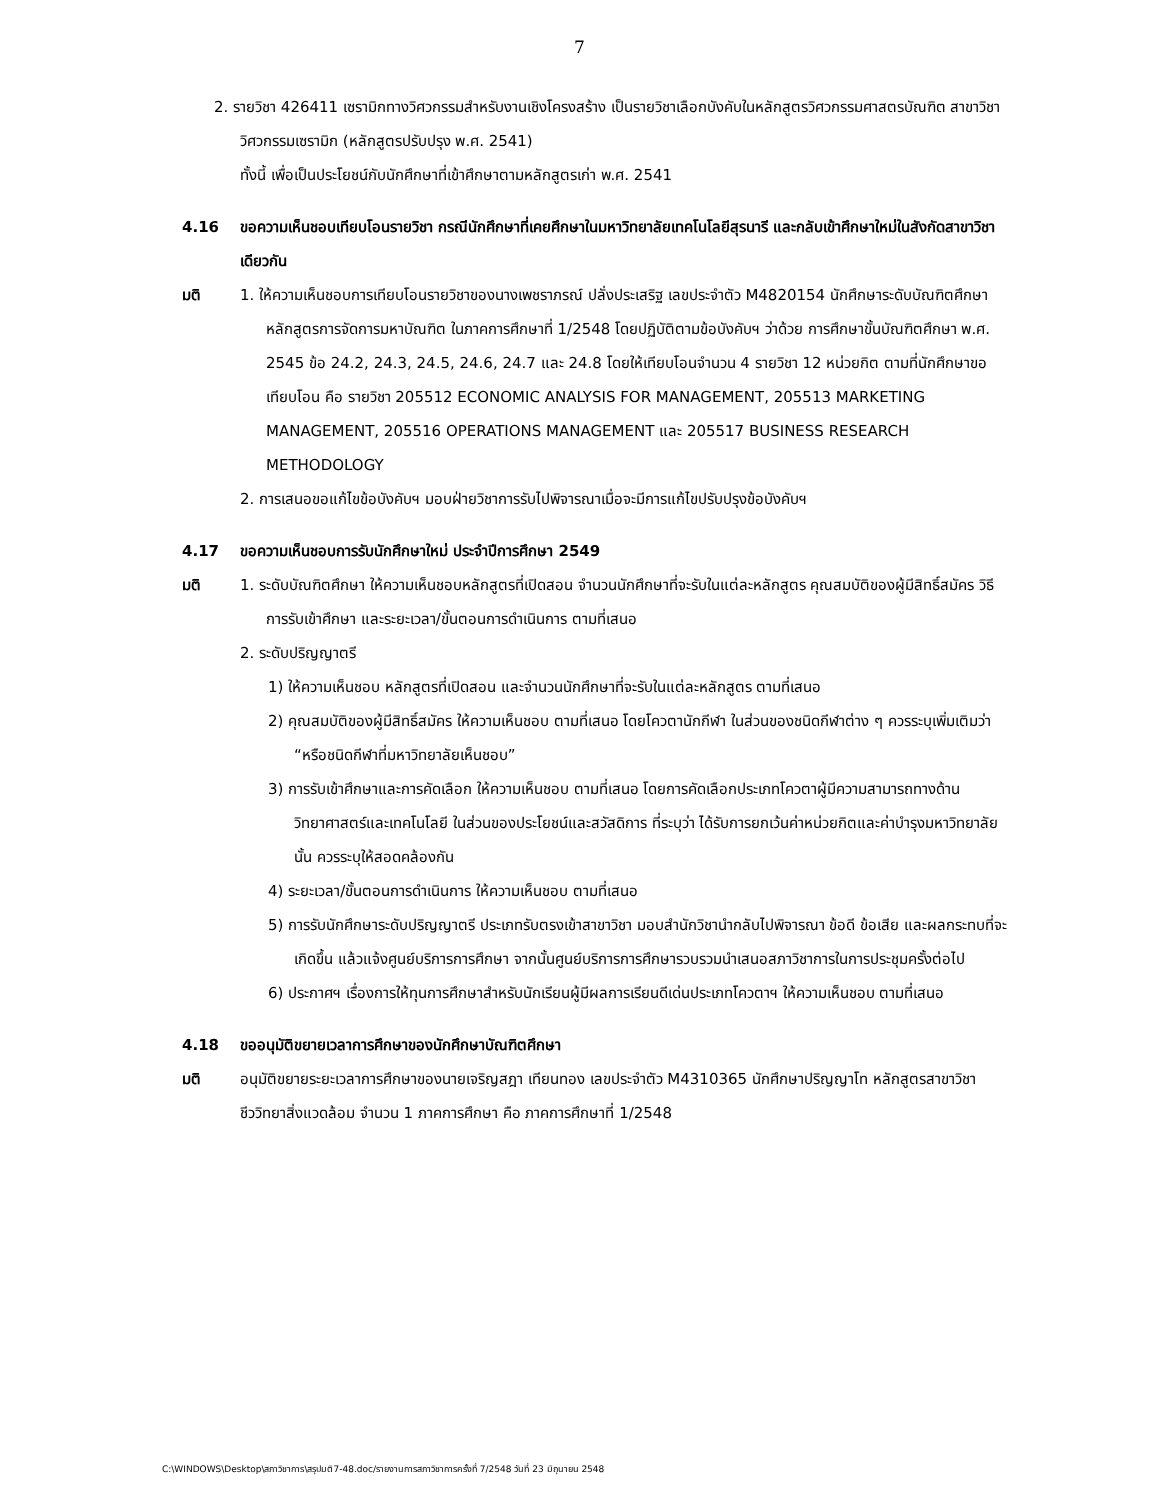7
2. รายวิชา 426411 เซรามิกทางวิศวกรรมสำหรับงานเชิงโครงสร้าง เป็นรายวิชาเลือกบังคับในหลักสูตรวิศวกรรมศาสตรบัณฑิต สาขาวิชาวิศวกรรมเซรามิก (หลักสูตรปรับปรุง พ.ศ. 2541)
ทั้งนี้ เพื่อเป็นประโยชน์กับนักศึกษาที่เข้าศึกษาตามหลักสูตรเก่า พ.ศ. 2541
4.16 ขอความเห็นชอบเทียบโอนรายวิชา กรณีนักศึกษาที่เคยศึกษาในมหาวิทยาลัยเทคโนโลยีสุรนารี และกลับเข้าศึกษาใหม่ในสังกัดสาขาวิชาเดียวกัน
มติ 1. ให้ความเห็นชอบการเทียบโอนรายวิชาของนางเพชราภรณ์ ปลั่งประเสริฐ เลขประจำตัว M4820154 นักศึกษาระดับบัณฑิตศึกษา หลักสูตรการจัดการมหาบัณฑิต ในภาคการศึกษาที่ 1/2548 โดยปฏิบัติตามข้อบังคับฯ ว่าด้วย การศึกษาขั้นบัณฑิตศึกษา พ.ศ. 2545 ข้อ 24.2, 24.3, 24.5, 24.6, 24.7 และ 24.8 โดยให้เทียบโอนจำนวน 4 รายวิชา 12 หน่วยกิต ตามที่นักศึกษาขอเทียบโอน คือ รายวิชา 205512 ECONOMIC ANALYSIS FOR MANAGEMENT, 205513 MARKETING MANAGEMENT, 205516 OPERATIONS MANAGEMENT และ 205517 BUSINESS RESEARCH METHODOLOGY
2. การเสนอขอแก้ไขข้อบังคับฯ มอบฝ่ายวิชาการรับไปพิจารณาเมื่อจะมีการแก้ไขปรับปรุงข้อบังคับฯ
4.17 ขอความเห็นชอบการรับนักศึกษาใหม่ ประจำปีการศึกษา 2549
มติ 1. ระดับบัณฑิตศึกษา ให้ความเห็นชอบหลักสูตรที่เปิดสอน จำนวนนักศึกษาที่จะรับในแต่ละหลักสูตร คุณสมบัติของผู้มีสิทธิ์สมัคร วิธีการรับเข้าศึกษา และระยะเวลา/ขั้นตอนการดำเนินการ ตามที่เสนอ
2. ระดับปริญญาตรี
1) ให้ความเห็นชอบ หลักสูตรที่เปิดสอน และจำนวนนักศึกษาที่จะรับในแต่ละหลักสูตร ตามที่เสนอ
2) คุณสมบัติของผู้มีสิทธิ์สมัคร ให้ความเห็นชอบ ตามที่เสนอ โดยโควตานักกีฬา ในส่วนของชนิดกีฬาต่าง ๆ ควรระบุเพิ่มเติมว่า “หรือชนิดกีฬาที่มหาวิทยาลัยเห็นชอบ”
3) การรับเข้าศึกษาและการคัดเลือก ให้ความเห็นชอบ ตามที่เสนอ โดยการคัดเลือกประเภทโควตาผู้มีความสามารถทางด้านวิทยาศาสตร์และเทคโนโลยี ในส่วนของประโยชน์และสวัสดิการ ที่ระบุว่า ได้รับการยกเว้นค่าหน่วยกิตและค่าบำรุงมหาวิทยาลัยนั้น ควรระบุให้สอดคล้องกัน
4) ระยะเวลา/ขั้นตอนการดำเนินการ ให้ความเห็นชอบ ตามที่เสนอ
5) การรับนักศึกษาระดับปริญญาตรี ประเภทรับตรงเข้าสาขาวิชา มอบสำนักวิชานำกลับไปพิจารณา ข้อดี ข้อเสีย และผลกระทบที่จะเกิดขึ้น แล้วแจ้งศูนย์บริการการศึกษา จากนั้นศูนย์บริการการศึกษารวบรวมนำเสนอสภาวิชาการในการประชุมครั้งต่อไป
6) ประกาศฯ เรื่องการให้ทุนการศึกษาสำหรับนักเรียนผู้มีผลการเรียนดีเด่นประเภทโควตาฯ ให้ความเห็นชอบ ตามที่เสนอ
4.18 ขออนุมัติขยายเวลาการศึกษาของนักศึกษาบัณฑิตศึกษา
มติ อนุมัติขยายระยะเวลาการศึกษาของนายเจริญสฎา เทียนทอง เลขประจำตัว M4310365 นักศึกษาปริญญาโท หลักสูตรสาขาวิชาชีววิทยาสิ่งแวดล้อม จำนวน 1 ภาคการศึกษา คือ ภาคการศึกษาที่ 1/2548
C:\WINDOWS\Desktop\สภาวิชาการ\สรุปมติ7-48.doc/รายงานการสภาวิชาการครั้งที่ 7/2548 วันที่ 23 มิถุนายน 2548